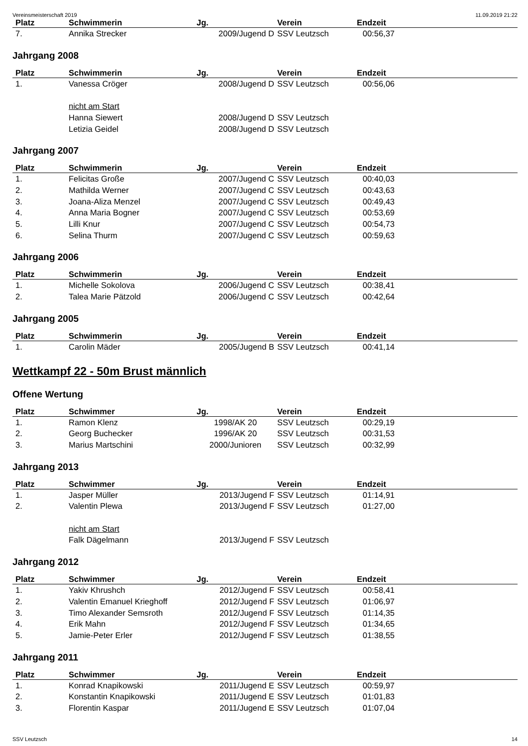Vereinsmeisterschaft 2019 11.09.2019 21:22
| Platz | Schwimmerin | Jg. | Verein | Endzeit | |
| --- | --- | --- | --- | --- | --- |
| 7. | Annika Strecker | 2009/Jugend D | SSV Leutzsch | 00:56,37 | |
Jahrgang 2008
| Platz | Schwimmerin | Jg. | Verein | Endzeit | |
| --- | --- | --- | --- | --- | --- |
| 1. | Vanessa Cröger | 2008/Jugend D | SSV Leutzsch | 00:56,06 | |
| | nicht am Start | | | | |
| | Hanna Siewert | 2008/Jugend D | SSV Leutzsch | | |
| | Letizia Geidel | 2008/Jugend D | SSV Leutzsch | | |
Jahrgang 2007
| Platz | Schwimmerin | Jg. | Verein | Endzeit | |
| --- | --- | --- | --- | --- | --- |
| 1. | Felicitas Große | 2007/Jugend C | SSV Leutzsch | 00:40,03 | |
| 2. | Mathilda Werner | 2007/Jugend C | SSV Leutzsch | 00:43,63 | |
| 3. | Joana-Aliza Menzel | 2007/Jugend C | SSV Leutzsch | 00:49,43 | |
| 4. | Anna Maria Bogner | 2007/Jugend C | SSV Leutzsch | 00:53,69 | |
| 5. | Lilli Knur | 2007/Jugend C | SSV Leutzsch | 00:54,73 | |
| 6. | Selina Thurm | 2007/Jugend C | SSV Leutzsch | 00:59,63 | |
Jahrgang 2006
| Platz | Schwimmerin | Jg. | Verein | Endzeit | |
| --- | --- | --- | --- | --- | --- |
| 1. | Michelle Sokolova | 2006/Jugend C | SSV Leutzsch | 00:38,41 | |
| 2. | Talea Marie Pätzold | 2006/Jugend C | SSV Leutzsch | 00:42,64 | |
Jahrgang 2005
| Platz | Schwimmerin | Jg. | Verein | Endzeit | |
| --- | --- | --- | --- | --- | --- |
| 1. | Carolin Mäder | 2005/Jugend B | SSV Leutzsch | 00:41,14 | |
Wettkampf 22 - 50m Brust männlich
Offene Wertung
| Platz | Schwimmer | Jg. | Verein | Endzeit | |
| --- | --- | --- | --- | --- | --- |
| 1. | Ramon Klenz | 1998/AK 20 | SSV Leutzsch | 00:29,19 | |
| 2. | Georg Buchecker | 1996/AK 20 | SSV Leutzsch | 00:31,53 | |
| 3. | Marius Martschini | 2000/Junioren | SSV Leutzsch | 00:32,99 | |
Jahrgang 2013
| Platz | Schwimmer | Jg. | Verein | Endzeit | |
| --- | --- | --- | --- | --- | --- |
| 1. | Jasper Müller | 2013/Jugend F | SSV Leutzsch | 01:14,91 | |
| 2. | Valentin Plewa | 2013/Jugend F | SSV Leutzsch | 01:27,00 | |
| | nicht am Start | | | | |
| | Falk Dägelmann | 2013/Jugend F | SSV Leutzsch | | |
Jahrgang 2012
| Platz | Schwimmer | Jg. | Verein | Endzeit | |
| --- | --- | --- | --- | --- | --- |
| 1. | Yakiv Khrushch | 2012/Jugend F | SSV Leutzsch | 00:58,41 | |
| 2. | Valentin Emanuel Krieghoff | 2012/Jugend F | SSV Leutzsch | 01:06,97 | |
| 3. | Timo Alexander Semsroth | 2012/Jugend F | SSV Leutzsch | 01:14,35 | |
| 4. | Erik Mahn | 2012/Jugend F | SSV Leutzsch | 01:34,65 | |
| 5. | Jamie-Peter Erler | 2012/Jugend F | SSV Leutzsch | 01:38,55 | |
Jahrgang 2011
| Platz | Schwimmer | Jg. | Verein | Endzeit | |
| --- | --- | --- | --- | --- | --- |
| 1. | Konrad Knapikowski | 2011/Jugend E | SSV Leutzsch | 00:59,97 | |
| 2. | Konstantin Knapikowski | 2011/Jugend E | SSV Leutzsch | 01:01,83 | |
| 3. | Florentin Kaspar | 2011/Jugend E | SSV Leutzsch | 01:07,04 | |
SSV Leutzsch 14